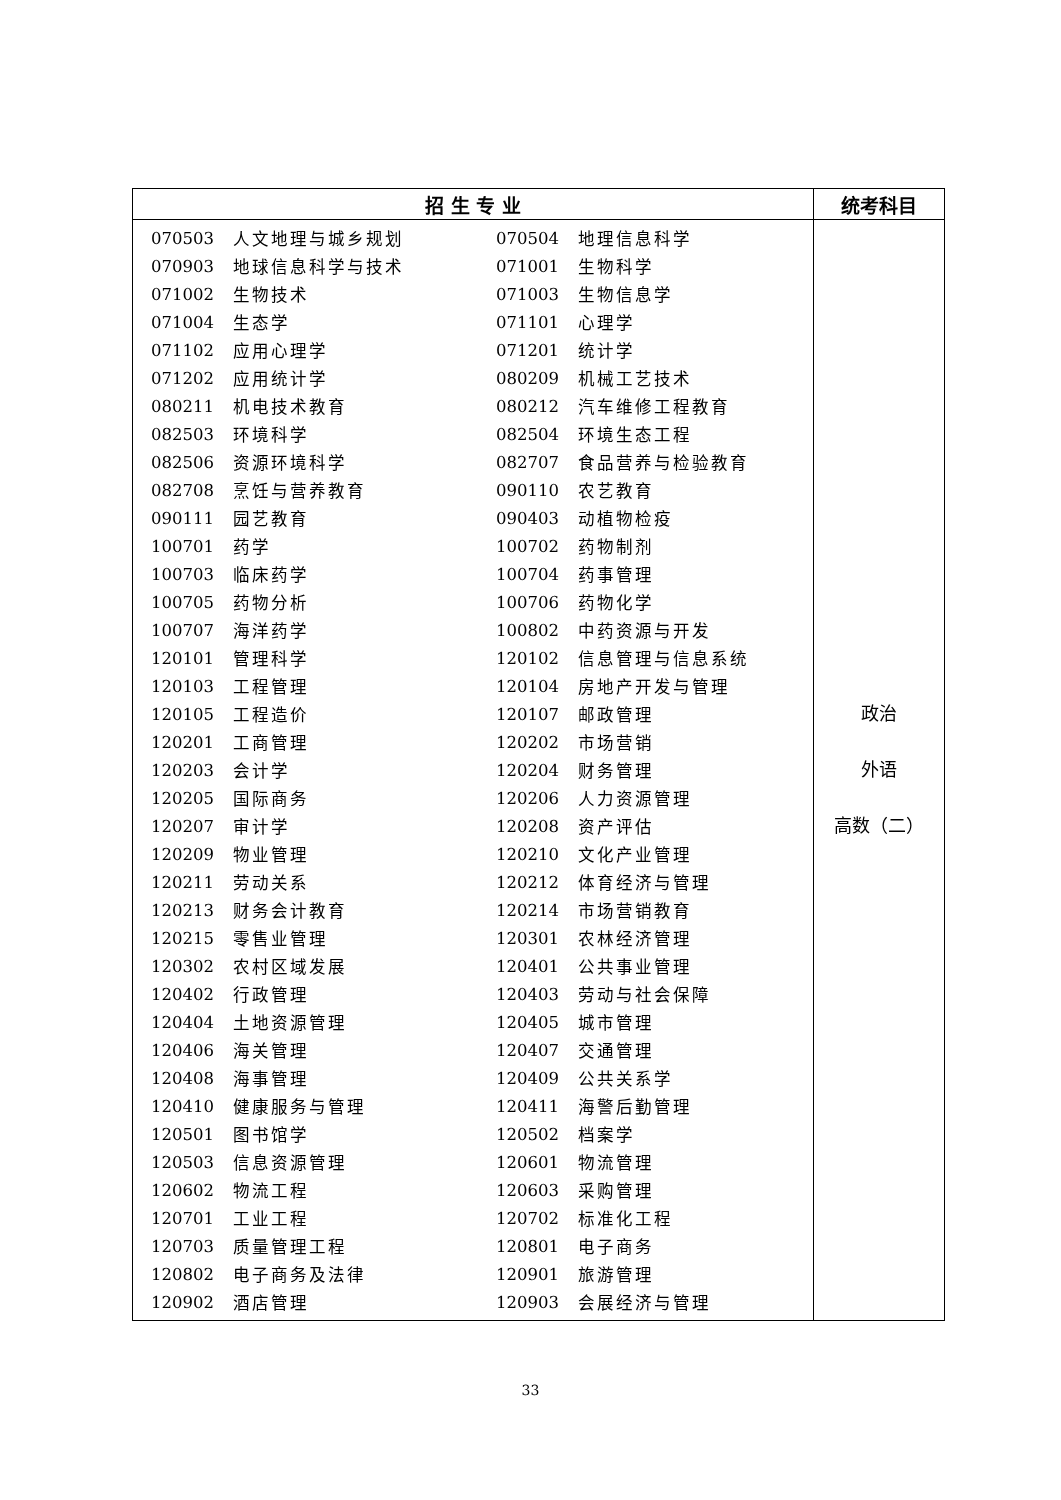| 招 生 专 业 | 统考科目 |
| --- | --- |
| / 070503 / 人文地理与城乡规划 / 070504 / 地理信息科学 / / 070903 / 地球信息科学与技术 / 071001 / 生物科学 / / 071002 / 生物技术 / 071003 / 生物信息学 / / 071004 / 生态学 / 071101 / 心理学 / / 071102 / 应用心理学 / 071201 / 统计学 / / 071202 / 应用统计学 / 080209 / 机械工艺技术 / / 080211 / 机电技术教育 / 080212 / 汽车维修工程教育 / / 082503 / 环境科学 / 082504 / 环境生态工程 / / 082506 / 资源环境科学 / 082707 / 食品营养与检验教育 / / 082708 / 烹饪与营养教育 / 090110 / 农艺教育 / / 090111 / 园艺教育 / 090403 / 动植物检疫 / / 100701 / 药学 / 100702 / 药物制剂 / / 100703 / 临床药学 / 100704 / 药事管理 / / 100705 / 药物分析 / 100706 / 药物化学 / / 100707 / 海洋药学 / 100802 / 中药资源与开发 / / 120101 / 管理科学 / 120102 / 信息管理与信息系统 / / 120103 / 工程管理 / 120104 / 房地产开发与管理 / / 120105 / 工程造价 / 120107 / 邮政管理 / / 120201 / 工商管理 / 120202 / 市场营销 / / 120203 / 会计学 / 120204 / 财务管理 / / 120205 / 国际商务 / 120206 / 人力资源管理 / / 120207 / 审计学 / 120208 / 资产评估 / / 120209 / 物业管理 / 120210 / 文化产业管理 / / 120211 / 劳动关系 / 120212 / 体育经济与管理 / / 120213 / 财务会计教育 / 120214 / 市场营销教育 / / 120215 / 零售业管理 / 120301 / 农林经济管理 / / 120302 / 农村区域发展 / 120401 / 公共事业管理 / / 120402 / 行政管理 / 120403 / 劳动与社会保障 / / 120404 / 土地资源管理 / 120405 / 城市管理 / / 120406 / 海关管理 / 120407 / 交通管理 / / 120408 / 海事管理 / 120409 / 公共关系学 / / 120410 / 健康服务与管理 / 120411 / 海警后勤管理 / / 120501 / 图书馆学 / 120502 / 档案学 / / 120503 / 信息资源管理 / 120601 / 物流管理 / / 120602 / 物流工程 / 120603 / 采购管理 / / 120701 / 工业工程 / 120702 / 标准化工程 / / 120703 / 质量管理工程 / 120801 / 电子商务 / / 120802 / 电子商务及法律 / 120901 / 旅游管理 / / 120902 / 酒店管理 / 120903 / 会展经济与管理 / | 政治 外语 高数（二） |
33